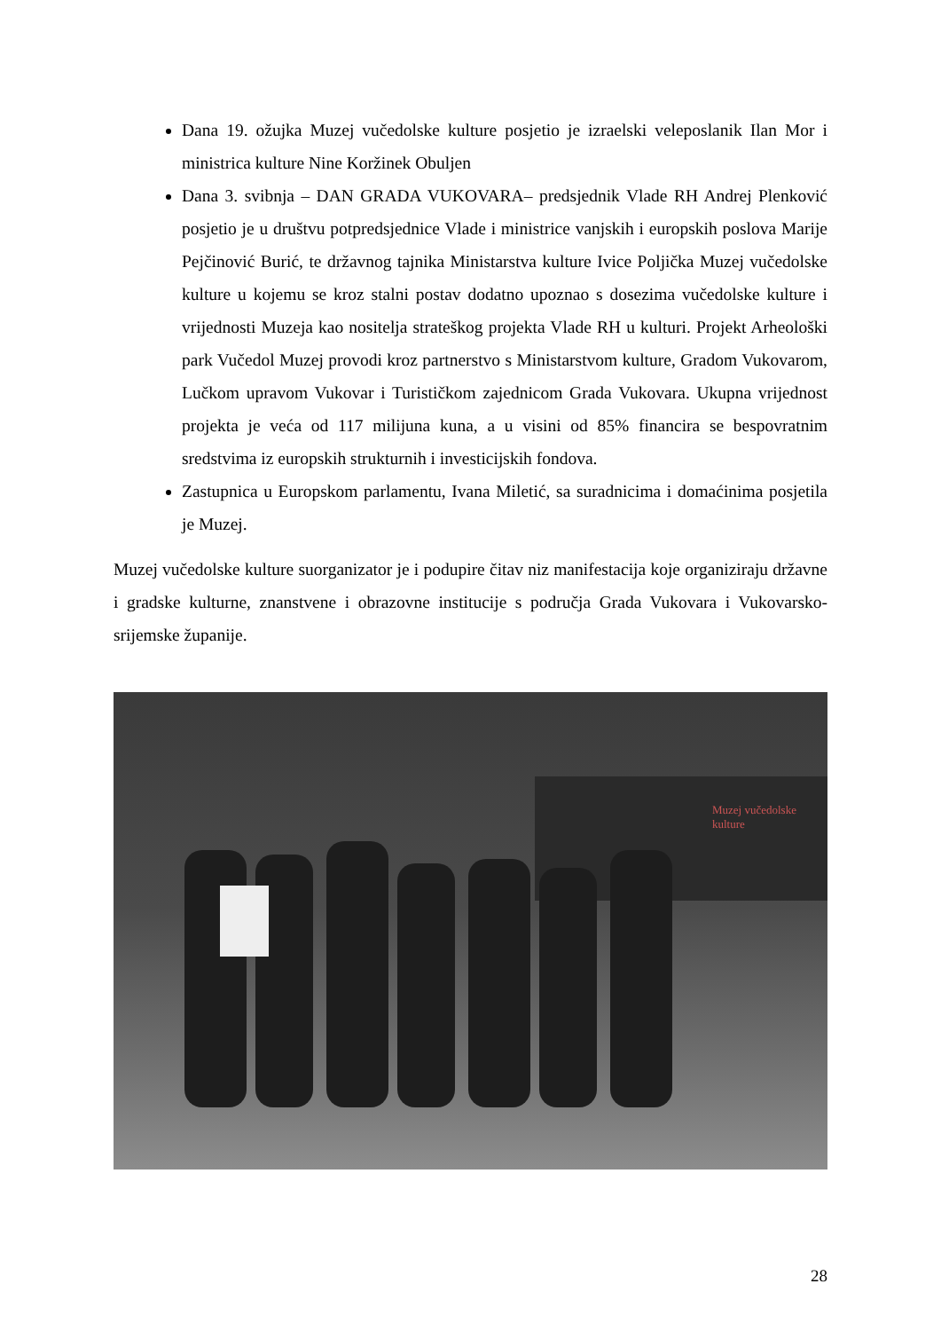Dana 19. ožujka Muzej vučedolske kulture posjetio je izraelski veleposlanik Ilan Mor i ministrica kulture Nine Koržinek Obuljen
Dana 3. svibnja – DAN GRADA VUKOVARA– predsjednik Vlade RH Andrej Plenković posjetio je u društvu potpredsjednice Vlade i ministrice vanjskih i europskih poslova Marije Pejčinović Burić, te državnog tajnika Ministarstva kulture Ivice Poljička Muzej vučedolske kulture u kojemu se kroz stalni postav dodatno upoznao s dosezima vučedolske kulture i vrijednosti Muzeja kao nositelja strateškog projekta Vlade RH u kulturi. Projekt Arheološki park Vučedol Muzej provodi kroz partnerstvo s Ministarstvom kulture, Gradom Vukovarom, Lučkom upravom Vukovar i Turističkom zajednicom Grada Vukovara. Ukupna vrijednost projekta je veća od 117 milijuna kuna, a u visini od 85% financira se bespovratnim sredstvima iz europskih strukturnih i investicijskih fondova.
Zastupnica u Europskom parlamentu, Ivana Miletić, sa suradnicima i domaćinima posjetila je Muzej.
Muzej vučedolske kulture suorganizator je i podupire čitav niz manifestacija koje organiziraju državne i gradske kulturne, znanstvene i obrazovne institucije s područja Grada Vukovara i Vukovarsko-srijemske županije.
Muzej vučedolske kulture
28